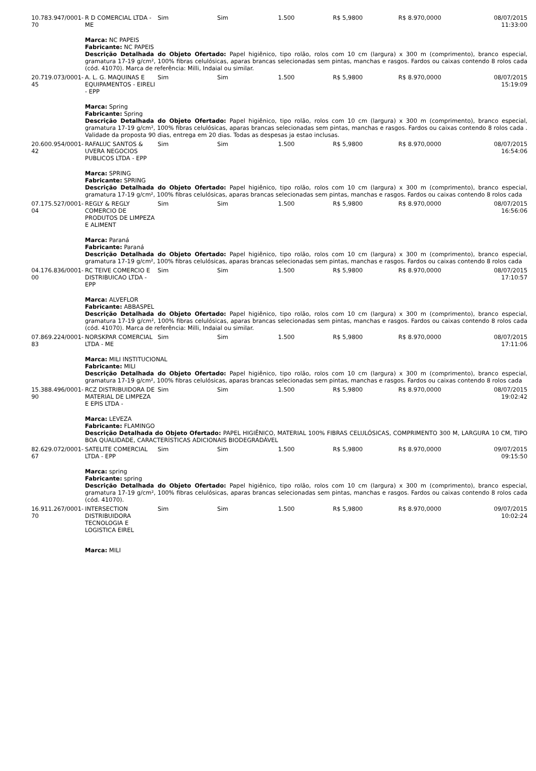| 10.783.947/0001-70 | R D COMERCIAL LTDA - ME | Sim | Sim | 1.500 | R$ 5,9800 | R$ 8.970,0000 | 08/07/2015 11:33:00 |
| | Marca: NC PAPEIS Fabricante: NC PAPEIS Descrição Detalhada do Objeto Ofertado: Papel higiênico, tipo rolão, rolos com 10 cm (largura) x 300 m (comprimento), branco especial, gramatura 17-19 g/cm², 100% fibras celulósicas, aparas brancas selecionadas sem pintas, manchas e rasgos. Fardos ou caixas contendo 8 rolos cada (cód. 41070). Marca de referência: Milli, Indaial ou similar. | | | | | | |
| 20.719.073/0001-45 | A. L. G. MAQUINAS E EQUIPAMENTOS - EIRELI - EPP | Sim | Sim | 1.500 | R$ 5,9800 | R$ 8.970,0000 | 08/07/2015 15:19:09 |
| | Marca: Spring Fabricante: Spring Descrição Detalhada do Objeto Ofertado: Papel higiênico, tipo rolão, rolos com 10 cm (largura) x 300 m (comprimento), branco especial, gramatura 17-19 g/cm², 100% fibras celulósicas, aparas brancas selecionadas sem pintas, manchas e rasgos. Fardos ou caixas contendo 8 rolos cada . Validade da proposta 90 dias, entrega em 20 dias. Todas as despesas ja estao inclusas. | | | | | | |
| 20.600.954/0001-42 | RAFALUC SANTOS & UVERA NEGOCIOS PUBLICOS LTDA - EPP | Sim | Sim | 1.500 | R$ 5,9800 | R$ 8.970,0000 | 08/07/2015 16:54:06 |
| | Marca: SPRING Fabricante: SPRING Descrição Detalhada do Objeto Ofertado: Papel higiênico, tipo rolão, rolos com 10 cm (largura) x 300 m (comprimento), branco especial, gramatura 17-19 g/cm², 100% fibras celulósicas, aparas brancas selecionadas sem pintas, manchas e rasgos. Fardos ou caixas contendo 8 rolos cada | | | | | | |
| 07.175.527/0001-04 | REGLY & REGLY COMERCIO DE PRODUTOS DE LIMPEZA E ALIMENT | Sim | Sim | 1.500 | R$ 5,9800 | R$ 8.970,0000 | 08/07/2015 16:56:06 |
| | Marca: Paraná Fabricante: Paraná Descrição Detalhada do Objeto Ofertado: Papel higiênico, tipo rolão, rolos com 10 cm (largura) x 300 m (comprimento), branco especial, gramatura 17-19 g/cm², 100% fibras celulósicas, aparas brancas selecionadas sem pintas, manchas e rasgos. Fardos ou caixas contendo 8 rolos cada | | | | | | |
| 04.176.836/0001-00 | RC TEIVE COMERCIO E DISTRIBUICAO LTDA - EPP | Sim | Sim | 1.500 | R$ 5,9800 | R$ 8.970,0000 | 08/07/2015 17:10:57 |
| | Marca: ALVEFLOR Fabricante: ABBASPEL Descrição Detalhada do Objeto Ofertado: Papel higiênico, tipo rolão, rolos com 10 cm (largura) x 300 m (comprimento), branco especial, gramatura 17-19 g/cm², 100% fibras celulósicas, aparas brancas selecionadas sem pintas, manchas e rasgos. Fardos ou caixas contendo 8 rolos cada (cód. 41070). Marca de referência: Milli, Indaial ou similar. | | | | | | |
| 07.869.224/0001-83 | NORSKPAR COMERCIAL LTDA - ME | Sim | Sim | 1.500 | R$ 5,9800 | R$ 8.970,0000 | 08/07/2015 17:11:06 |
| | Marca: MILI INSTITUCIONAL Fabricante: MILI Descrição Detalhada do Objeto Ofertado: Papel higiênico, tipo rolão, rolos com 10 cm (largura) x 300 m (comprimento), branco especial, gramatura 17-19 g/cm², 100% fibras celulósicas, aparas brancas selecionadas sem pintas, manchas e rasgos. Fardos ou caixas contendo 8 rolos cada | | | | | | |
| 15.388.496/0001-90 | RCZ DISTRIBUIDORA DE MATERIAL DE LIMPEZA E EPIS LTDA - | Sim | Sim | 1.500 | R$ 5,9800 | R$ 8.970,0000 | 08/07/2015 19:02:42 |
| | Marca: LEVEZA Fabricante: FLAMINGO Descrição Detalhada do Objeto Ofertado: PAPEL HIGIÊNICO, MATERIAL 100% FIBRAS CELULÓSICAS, COMPRIMENTO 300 M, LARGURA 10 CM, TIPO BOA QUALIDADE, CARACTERÍSTICAS ADICIONAIS BIODEGRADÁVEL | | | | | | |
| 82.629.072/0001-67 | SATELITE COMERCIAL LTDA - EPP | Sim | Sim | 1.500 | R$ 5,9800 | R$ 8.970,0000 | 09/07/2015 09:15:50 |
| | Marca: spring Fabricante: spring Descrição Detalhada do Objeto Ofertado: Papel higiênico, tipo rolão, rolos com 10 cm (largura) x 300 m (comprimento), branco especial, gramatura 17-19 g/cm², 100% fibras celulósicas, aparas brancas selecionadas sem pintas, manchas e rasgos. Fardos ou caixas contendo 8 rolos cada (cód. 41070). | | | | | | |
| 16.911.267/0001-70 | INTERSECTION DISTRIBUIDORA TECNOLOGIA E LOGISTICA EIREL | Sim | Sim | 1.500 | R$ 5,9800 | R$ 8.970,0000 | 09/07/2015 10:02:24 |
| | Marca: MILI | | | | | | |